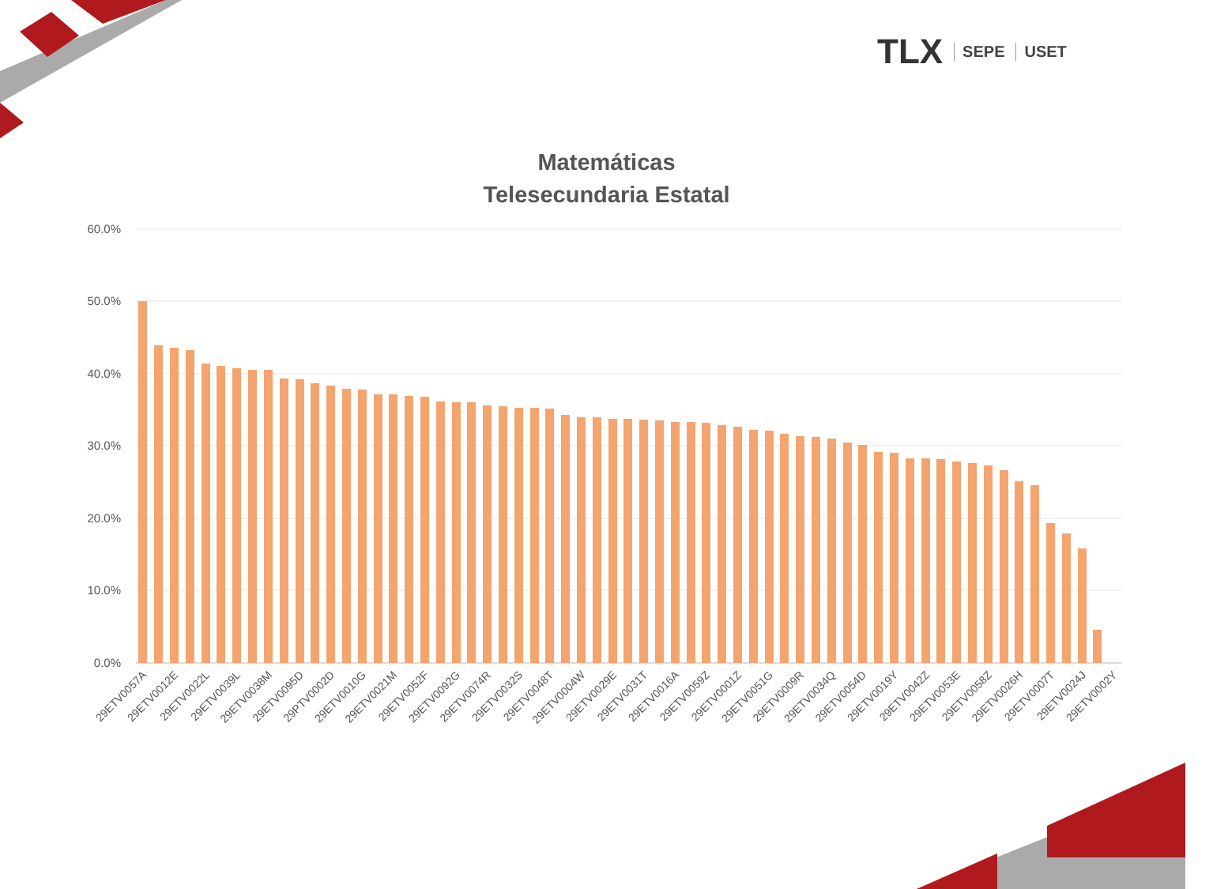60.0%
50.0%
40.0%
30.0%
20.0%
10.0%
0.0%
29ETV0057A
29ETV0012E
29ETV0022L
29ETV0039L
29ETV0038M
29ETV0095D
29PTV0002D
29ETV0010G
29ETV0021M
29ETV0052F
29ETV0092G
29ETV0074R
29ETV0032S
29ETV0048T
29ETV0004W
29ETV0029E
29ETV0031T
29ETV0016A
29ETV0059Z
29ETV0001Z
29ETV0051G
29ETV0009R
29ETV0034Q
29ETV0054D
29ETV0019Y
29ETV0042Z
29ETV0053E
29ETV0058Z
29ETV0026H
29ETV0007T
29ETV0024J
29ETV0002Y
TLX SEPE USET
Matemáticas
Telesecundaria Estatal